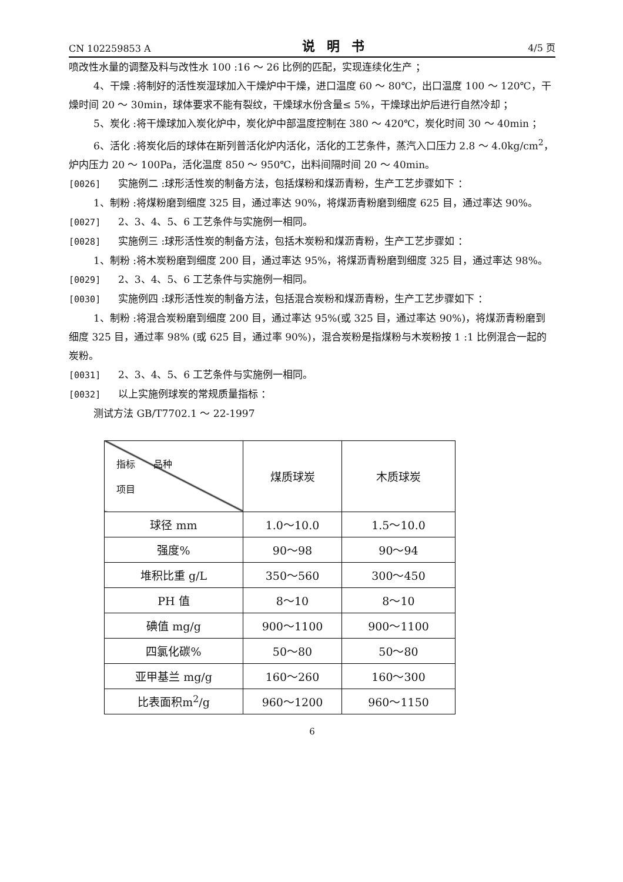CN 102259853 A 说明书 4/5 页
喷改性水量的调整及料与改性水 100 :16 ～ 26 比例的匹配，实现连续化生产 ；
4、干燥 :将制好的活性炭湿球加入干燥炉中干燥，进口温度 60 ～ 80℃，出口温度 100 ～ 120℃，干燥时间 20 ～ 30min，球体要求不能有裂纹，干燥球水份含量≤ 5%，干燥球出炉后进行自然冷却 ；
5、炭化 :将干燥球加入炭化炉中，炭化炉中部温度控制在 380 ～ 420℃，炭化时间 30 ～ 40min ；
6、活化 :将炭化后的球体在斯列普活化炉内活化，活化的工艺条件，蒸汽入口压力 2.8 ～ 4.0kg/cm<sup>2</sup>，炉内压力 20 ～ 100Pa，活化温度 850 ～ 950℃，出料间隔时间 20 ～ 40min。
[0026] 实施例二 :球形活性炭的制备方法，包括煤粉和煤沥青粉，生产工艺步骤如下 ：
1、制粉 :将煤粉磨到细度 325 目，通过率达 90%，将煤沥青粉磨到细度 625 目，通过率达 90%。
[0027] 2、3、4、5、6 工艺条件与实施例一相同。
[0028] 实施例三 :球形活性炭的制备方法，包括木炭粉和煤沥青粉，生产工艺步骤如 ：
1、制粉 :将木炭粉磨到细度 200 目，通过率达 95%，将煤沥青粉磨到细度 325 目，通过率达 98%。
[0029] 2、3、4、5、6 工艺条件与实施例一相同。
[0030] 实施例四 :球形活性炭的制备方法，包括混合炭粉和煤沥青粉，生产工艺步骤如下 ：
1、制粉 :将混合炭粉磨到细度 200 目，通过率达 95%(或 325 目，通过率达 90%)，将煤沥青粉磨到细度 325 目，通过率 98% (或 625 目，通过率 90%)，混合炭粉是指煤粉与木炭粉按 1 :1 比例混合一起的炭粉。
[0031] 2、3、4、5、6 工艺条件与实施例一相同。
[0032] 以上实施例球炭的常规质量指标 ：
测试方法 GB/T7702.1 ～ 22-1997
| 指标 品种 项目 | 煤质球炭 | 木质球炭 |
| 球径 mm | 1.0～10.0 | 1.5～10.0 |
| 强度% | 90～98 | 90～94 |
| 堆积比重 g/L | 350～560 | 300～450 |
| PH 值 | 8～10 | 8～10 |
| 碘值 mg/g | 900～1100 | 900～1100 |
| 四氯化碳% | 50～80 | 50～80 |
| 亚甲基兰 mg/g | 160～260 | 160～300 |
| 比表面积m<sup>2</sup>/g | 960～1200 | 960～1150 |
6